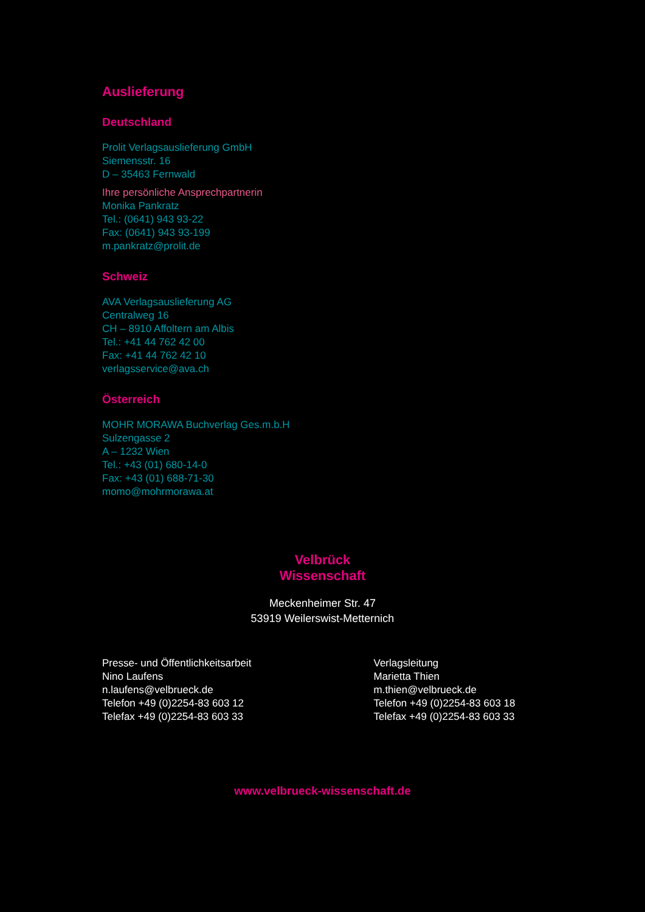Auslieferung
Deutschland
Prolit Verlagsauslieferung GmbH
Siemensstr. 16
D – 35463 Fernwald
Ihre persönliche Ansprechpartnerin
Monika Pankratz
Tel.: (0641) 943 93-22
Fax: (0641) 943 93-199
m.pankratz@prolit.de
Schweiz
AVA Verlagsauslieferung AG
Centralweg 16
CH – 8910 Affoltern am Albis
Tel.: +41 44 762 42 00
Fax: +41 44 762 42 10
verlagsservice@ava.ch
Österreich
MOHR MORAWA Buchverlag Ges.m.b.H
Sulzengasse 2
A – 1232 Wien
Tel.: +43 (01) 680-14-0
Fax: +43 (01) 688-71-30
momo@mohrmorawa.at
Velbrück
Wissenschaft
Meckenheimer Str. 47
53919 Weilerswist-Metternich
Presse- und Öffentlichkeitsarbeit
Nino Laufens
n.laufens@velbrueck.de
Telefon +49 (0)2254-83 603 12
Telefax +49 (0)2254-83 603 33
Verlagsleitung
Marietta Thien
m.thien@velbrueck.de
Telefon +49 (0)2254-83 603 18
Telefax +49 (0)2254-83 603 33
www.velbrueck-wissenschaft.de